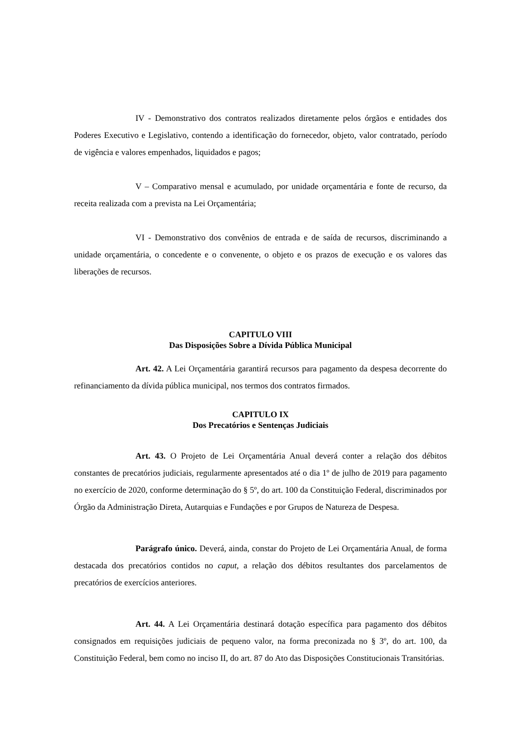IV - Demonstrativo dos contratos realizados diretamente pelos órgãos e entidades dos Poderes Executivo e Legislativo, contendo a identificação do fornecedor, objeto, valor contratado, período de vigência e valores empenhados, liquidados e pagos;
V – Comparativo mensal e acumulado, por unidade orçamentária e fonte de recurso, da receita realizada com a prevista na Lei Orçamentária;
VI - Demonstrativo dos convênios de entrada e de saída de recursos, discriminando a unidade orçamentária, o concedente e o convenente, o objeto e os prazos de execução e os valores das liberações de recursos.
CAPITULO VIII
Das Disposições Sobre a Dívida Pública Municipal
Art. 42. A Lei Orçamentária garantirá recursos para pagamento da despesa decorrente do refinanciamento da dívida pública municipal, nos termos dos contratos firmados.
CAPITULO IX
Dos Precatórios e Sentenças Judiciais
Art. 43. O Projeto de Lei Orçamentária Anual deverá conter a relação dos débitos constantes de precatórios judiciais, regularmente apresentados até o dia 1º de julho de 2019 para pagamento no exercício de 2020, conforme determinação do § 5º, do art. 100 da Constituição Federal, discriminados por Órgão da Administração Direta, Autarquias e Fundações e por Grupos de Natureza de Despesa.
Parágrafo único. Deverá, ainda, constar do Projeto de Lei Orçamentária Anual, de forma destacada dos precatórios contidos no caput, a relação dos débitos resultantes dos parcelamentos de precatórios de exercícios anteriores.
Art. 44. A Lei Orçamentária destinará dotação específica para pagamento dos débitos consignados em requisições judiciais de pequeno valor, na forma preconizada no § 3º, do art. 100, da Constituição Federal, bem como no inciso II, do art. 87 do Ato das Disposições Constitucionais Transitórias.